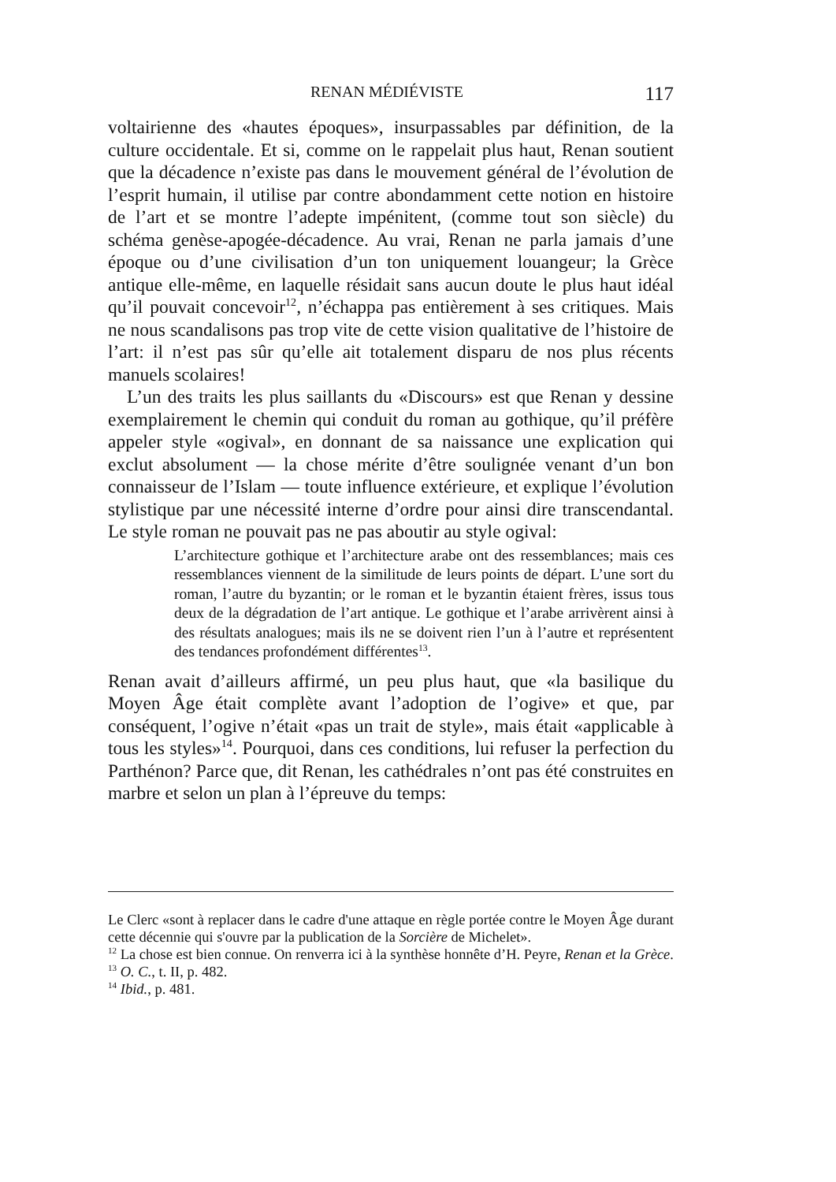RENAN MÉDIÉVISTE 117
voltairienne des «hautes époques», insurpassables par définition, de la culture occidentale. Et si, comme on le rappelait plus haut, Renan soutient que la décadence n’existe pas dans le mouvement général de l’évolution de l’esprit humain, il utilise par contre abondamment cette notion en histoire de l’art et se montre l’adepte impénitent, (comme tout son siècle) du schéma genèse-apogée-décadence. Au vrai, Renan ne parla jamais d’une époque ou d’une civilisation d’un ton uniquement louangeur; la Grèce antique elle-même, en laquelle résidait sans aucun doute le plus haut idéal qu’il pouvait concevoir<sup>12</sup>, n’échappa pas entièrement à ses critiques. Mais ne nous scandalisons pas trop vite de cette vision qualitative de l’histoire de l’art: il n’est pas sûr qu’elle ait totalement disparu de nos plus récents manuels scolaires!
L’un des traits les plus saillants du «Discours» est que Renan y dessine exemplairement le chemin qui conduit du roman au gothique, qu’il préfère appeler style «ogival», en donnant de sa naissance une explication qui exclut absolument — la chose mérite d’être soulignée venant d’un bon connaisseur de l’Islam — toute influence extérieure, et explique l’évolution stylistique par une nécessité interne d’ordre pour ainsi dire transcendantal. Le style roman ne pouvait pas ne pas aboutir au style ogival:
L’architecture gothique et l’architecture arabe ont des ressemblances; mais ces ressemblances viennent de la similitude de leurs points de départ. L’une sort du roman, l’autre du byzantin; or le roman et le byzantin étaient frères, issus tous deux de la dégradation de l’art antique. Le gothique et l’arabe arrivèrent ainsi à des résultats analogues; mais ils ne se doivent rien l’un à l’autre et représentent des tendances profondément différentes<sup>13</sup>.
Renan avait d’ailleurs affirmé, un peu plus haut, que «la basilique du Moyen Âge était complète avant l’adoption de l’ogive» et que, par conséquent, l’ogive n’était «pas un trait de style», mais était «applicable à tous les styles»<sup>14</sup>. Pourquoi, dans ces conditions, lui refuser la perfection du Parthénon? Parce que, dit Renan, les cathédrales n’ont pas été construites en marbre et selon un plan à l’épreuve du temps:
Le Clerc «sont à replacer dans le cadre d'une attaque en règle portée contre le Moyen Âge durant cette décennie qui s'ouvre par la publication de la Sorcière de Michelet».
<sup>12</sup> La chose est bien connue. On renverra ici à la synthèse honnête d’H. Peyre, Renan et la Grèce.
<sup>13</sup> O. C., t. II, p. 482.
<sup>14</sup> Ibid., p. 481.